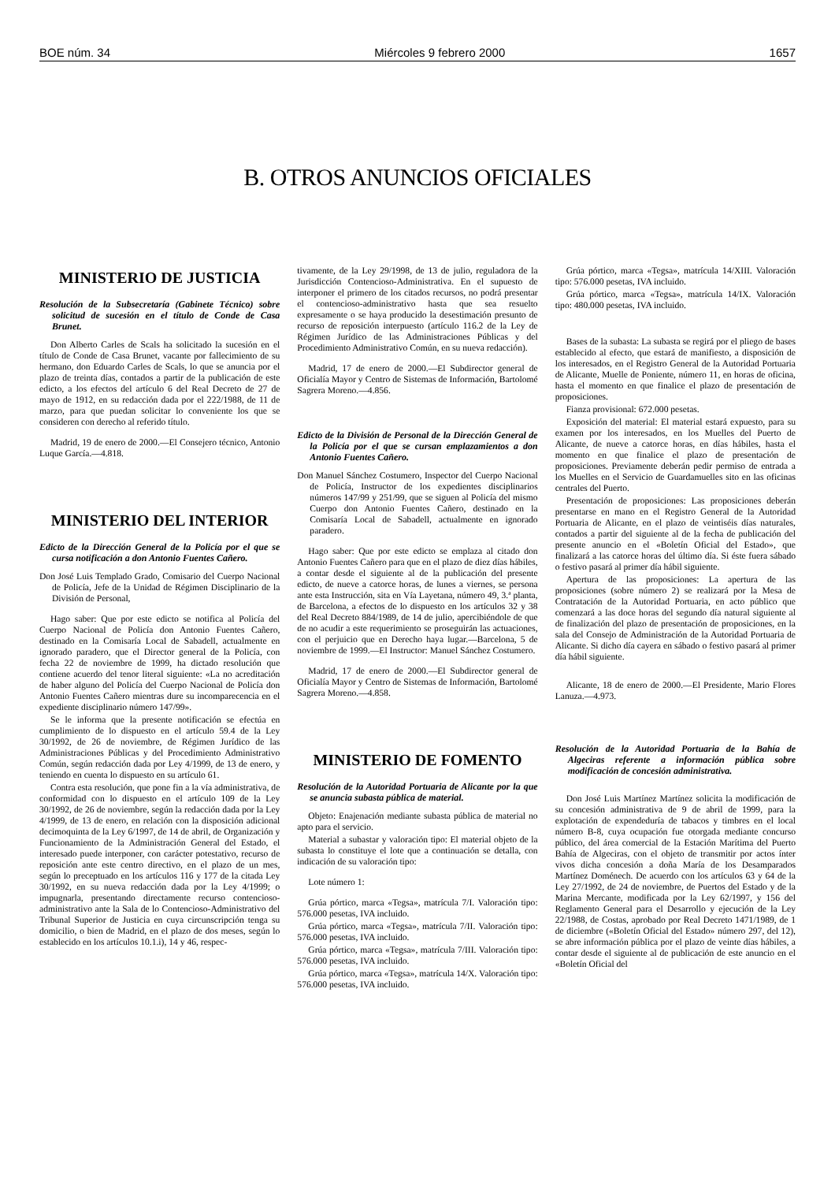BOE núm. 34 Miércoles 9 febrero 2000 1657
B. OTROS ANUNCIOS OFICIALES
MINISTERIO DE JUSTICIA
Resolución de la Subsecretaría (Gabinete Técnico) sobre solicitud de sucesión en el título de Conde de Casa Brunet.
Don Alberto Carles de Scals ha solicitado la sucesión en el título de Conde de Casa Brunet, vacante por fallecimiento de su hermano, don Eduardo Carles de Scals, lo que se anuncia por el plazo de treinta días, contados a partir de la publicación de este edicto, a los efectos del artículo 6 del Real Decreto de 27 de mayo de 1912, en su redacción dada por el 222/1988, de 11 de marzo, para que puedan solicitar lo conveniente los que se consideren con derecho al referido título.
Madrid, 19 de enero de 2000.—El Consejero técnico, Antonio Luque García.—4.818.
MINISTERIO DEL INTERIOR
Edicto de la Dirección General de la Policía por el que se cursa notificación a don Antonio Fuentes Cañero.
Don José Luis Templado Grado, Comisario del Cuerpo Nacional de Policía, Jefe de la Unidad de Régimen Disciplinario de la División de Personal,
Hago saber: Que por este edicto se notifica al Policía del Cuerpo Nacional de Policía don Antonio Fuentes Cañero, destinado en la Comisaría Local de Sabadell, actualmente en ignorado paradero, que el Director general de la Policía, con fecha 22 de noviembre de 1999, ha dictado resolución que contiene acuerdo del tenor literal siguiente: «La no acreditación de haber alguno del Policía del Cuerpo Nacional de Policía don Antonio Fuentes Cañero mientras dure su incomparecencia en el expediente disciplinario número 147/99».
Se le informa que la presente notificación se efectúa en cumplimiento de lo dispuesto en el artículo 59.4 de la Ley 30/1992, de 26 de noviembre, de Régimen Jurídico de las Administraciones Públicas y del Procedimiento Administrativo Común, según redacción dada por Ley 4/1999, de 13 de enero, y teniendo en cuenta lo dispuesto en su artículo 61.
Contra esta resolución, que pone fin a la vía administrativa, de conformidad con lo dispuesto en el artículo 109 de la Ley 30/1992, de 26 de noviembre, según la redacción dada por la Ley 4/1999, de 13 de enero, en relación con la disposición adicional decimoquinta de la Ley 6/1997, de 14 de abril, de Organización y Funcionamiento de la Administración General del Estado, el interesado puede interponer, con carácter potestativo, recurso de reposición ante este centro directivo, en el plazo de un mes, según lo preceptuado en los artículos 116 y 177 de la citada Ley 30/1992, en su nueva redacción dada por la Ley 4/1999; o impugnarla, presentando directamente recurso contencioso-administrativo ante la Sala de lo Contencioso-Administrativo del Tribunal Superior de Justicia en cuya circunscripción tenga su domicilio, o bien de Madrid, en el plazo de dos meses, según lo establecido en los artículos 10.1.i), 14 y 46, respec-
tivamente, de la Ley 29/1998, de 13 de julio, reguladora de la Jurisdicción Contencioso-Administrativa. En el supuesto de interponer el primero de los citados recursos, no podrá presentar el contencioso-administrativo hasta que sea resuelto expresamente o se haya producido la desestimación presunto de recurso de reposición interpuesto (artículo 116.2 de la Ley de Régimen Jurídico de las Administraciones Públicas y del Procedimiento Administrativo Común, en su nueva redacción).
Madrid, 17 de enero de 2000.—El Subdirector general de Oficialía Mayor y Centro de Sistemas de Información, Bartolomé Sagrera Moreno.—4.856.
Edicto de la División de Personal de la Dirección General de la Policía por el que se cursan emplazamientos a don Antonio Fuentes Cañero.
Don Manuel Sánchez Costumero, Inspector del Cuerpo Nacional de Policía, Instructor de los expedientes disciplinarios números 147/99 y 251/99, que se siguen al Policía del mismo Cuerpo don Antonio Fuentes Cañero, destinado en la Comisaría Local de Sabadell, actualmente en ignorado paradero.
Hago saber: Que por este edicto se emplaza al citado don Antonio Fuentes Cañero para que en el plazo de diez días hábiles, a contar desde el siguiente al de la publicación del presente edicto, de nueve a catorce horas, de lunes a viernes, se persona ante esta Instrucción, sita en Vía Layetana, número 49, 3.ª planta, de Barcelona, a efectos de lo dispuesto en los artículos 32 y 38 del Real Decreto 884/1989, de 14 de julio, apercibiéndole de que de no acudir a este requerimiento se proseguirán las actuaciones, con el perjuicio que en Derecho haya lugar.—Barcelona, 5 de noviembre de 1999.—El Instructor: Manuel Sánchez Costumero.
Madrid, 17 de enero de 2000.—El Subdirector general de Oficialía Mayor y Centro de Sistemas de Información, Bartolomé Sagrera Moreno.—4.858.
MINISTERIO DE FOMENTO
Resolución de la Autoridad Portuaria de Alicante por la que se anuncia subasta pública de material.
Objeto: Enajenación mediante subasta pública de material no apto para el servicio.
Material a subastar y valoración tipo: El material objeto de la subasta lo constituye el lote que a continuación se detalla, con indicación de su valoración tipo:
Lote número 1:
Grúa pórtico, marca «Tegsa», matrícula 7/I. Valoración tipo: 576.000 pesetas, IVA incluido.
Grúa pórtico, marca «Tegsa», matrícula 7/II. Valoración tipo: 576.000 pesetas, IVA incluido.
Grúa pórtico, marca «Tegsa», matrícula 7/III. Valoración tipo: 576.000 pesetas, IVA incluido.
Grúa pórtico, marca «Tegsa», matrícula 14/X. Valoración tipo: 576.000 pesetas, IVA incluido.
Grúa pórtico, marca «Tegsa», matrícula 14/XIII. Valoración tipo: 576.000 pesetas, IVA incluido.
Grúa pórtico, marca «Tegsa», matrícula 14/IX. Valoración tipo: 480.000 pesetas, IVA incluido.
Bases de la subasta: La subasta se regirá por el pliego de bases establecido al efecto, que estará de manifiesto, a disposición de los interesados, en el Registro General de la Autoridad Portuaria de Alicante, Muelle de Poniente, número 11, en horas de oficina, hasta el momento en que finalice el plazo de presentación de proposiciones.
Fianza provisional: 672.000 pesetas.
Exposición del material: El material estará expuesto, para su examen por los interesados, en los Muelles del Puerto de Alicante, de nueve a catorce horas, en días hábiles, hasta el momento en que finalice el plazo de presentación de proposiciones. Previamente deberán pedir permiso de entrada a los Muelles en el Servicio de Guardamuelles sito en las oficinas centrales del Puerto.
Presentación de proposiciones: Las proposiciones deberán presentarse en mano en el Registro General de la Autoridad Portuaria de Alicante, en el plazo de veintiséis días naturales, contados a partir del siguiente al de la fecha de publicación del presente anuncio en el «Boletín Oficial del Estado», que finalizará a las catorce horas del último día. Si éste fuera sábado o festivo pasará al primer día hábil siguiente.
Apertura de las proposiciones: La apertura de las proposiciones (sobre número 2) se realizará por la Mesa de Contratación de la Autoridad Portuaria, en acto público que comenzará a las doce horas del segundo día natural siguiente al de finalización del plazo de presentación de proposiciones, en la sala del Consejo de Administración de la Autoridad Portuaria de Alicante. Si dicho día cayera en sábado o festivo pasará al primer día hábil siguiente.
Alicante, 18 de enero de 2000.—El Presidente, Mario Flores Lanuza.—4.973.
Resolución de la Autoridad Portuaria de la Bahía de Algeciras referente a información pública sobre modificación de concesión administrativa.
Don José Luis Martínez Martínez solicita la modificación de su concesión administrativa de 9 de abril de 1999, para la explotación de expendeduría de tabacos y timbres en el local número B-8, cuya ocupación fue otorgada mediante concurso público, del área comercial de la Estación Marítima del Puerto Bahía de Algeciras, con el objeto de transmitir por actos ínter vivos dicha concesión a doña María de los Desamparados Martínez Doménech. De acuerdo con los artículos 63 y 64 de la Ley 27/1992, de 24 de noviembre, de Puertos del Estado y de la Marina Mercante, modificada por la Ley 62/1997, y 156 del Reglamento General para el Desarrollo y ejecución de la Ley 22/1988, de Costas, aprobado por Real Decreto 1471/1989, de 1 de diciembre («Boletín Oficial del Estado» número 297, del 12), se abre información pública por el plazo de veinte días hábiles, a contar desde el siguiente al de publicación de este anuncio en el «Boletín Oficial del